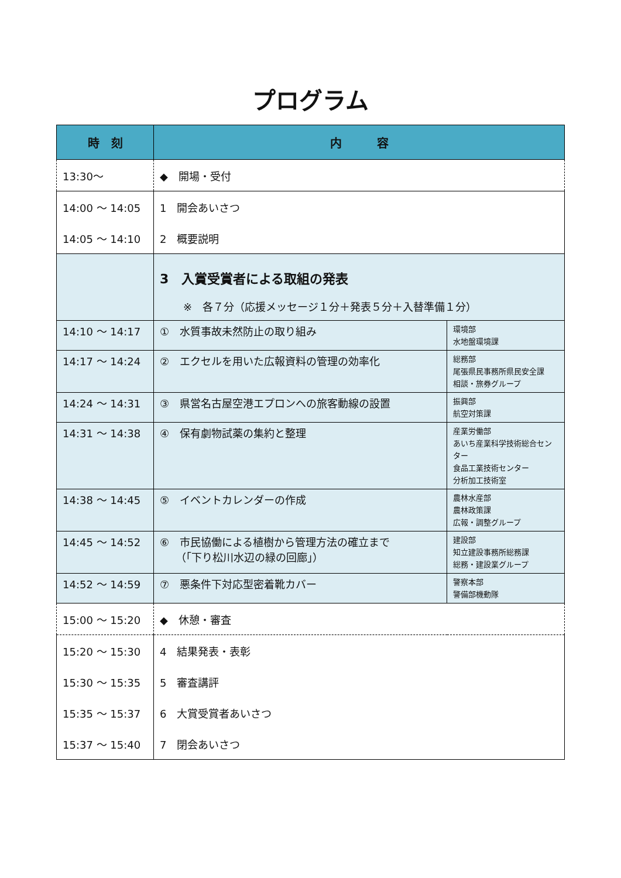プログラム
| 時 刻 | 内 容 | |
| --- | --- | --- |
| 13:30～ | ◆ 開場・受付 | |
| 14:00 ～ 14:05 | 1 開会あいさつ | |
| 14:05 ～ 14:10 | 2 概要説明 | |
| | 3 入賞受賞者による取組の発表 ※ 各７分（応援メッセージ１分＋発表５分＋入替準備１分） | |
| 14:10 ～ 14:17 | ① 水質事故未然防止の取り組み | 環境部 水地盤環境課 |
| 14:17 ～ 14:24 | ② エクセルを用いた広報資料の管理の効率化 | 総務部 尾張県民事務所県民安全課 相談・旅券グループ |
| 14:24 ～ 14:31 | ③ 県営名古屋空港エプロンへの旅客動線の設置 | 振興部 航空対策課 |
| 14:31 ～ 14:38 | ④ 保有劇物試薬の集約と整理 | 産業労働部 あいち産業科学技術総合センター 食品工業技術センター 分析加工技術室 |
| 14:38 ～ 14:45 | ⑤ イベントカレンダーの作成 | 農林水産部 農林政策課 広報・調整グループ |
| 14:45 ～ 14:52 | ⑥ 市民協働による植樹から管理方法の確立まで （「下り松川水辺の緑の回廊」） | 建設部 知立建設事務所総務課 総務・建設業グループ |
| 14:52 ～ 14:59 | ⑦ 悪条件下対応型密着靴カバー | 警察本部 警備部機動隊 |
| 15:00 ～ 15:20 | ◆ 休憩・審査 | |
| 15:20 ～ 15:30 | 4 結果発表・表彰 | |
| 15:30 ～ 15:35 | 5 審査講評 | |
| 15:35 ～ 15:37 | 6 大賞受賞者あいさつ | |
| 15:37 ～ 15:40 | 7 閉会あいさつ | |